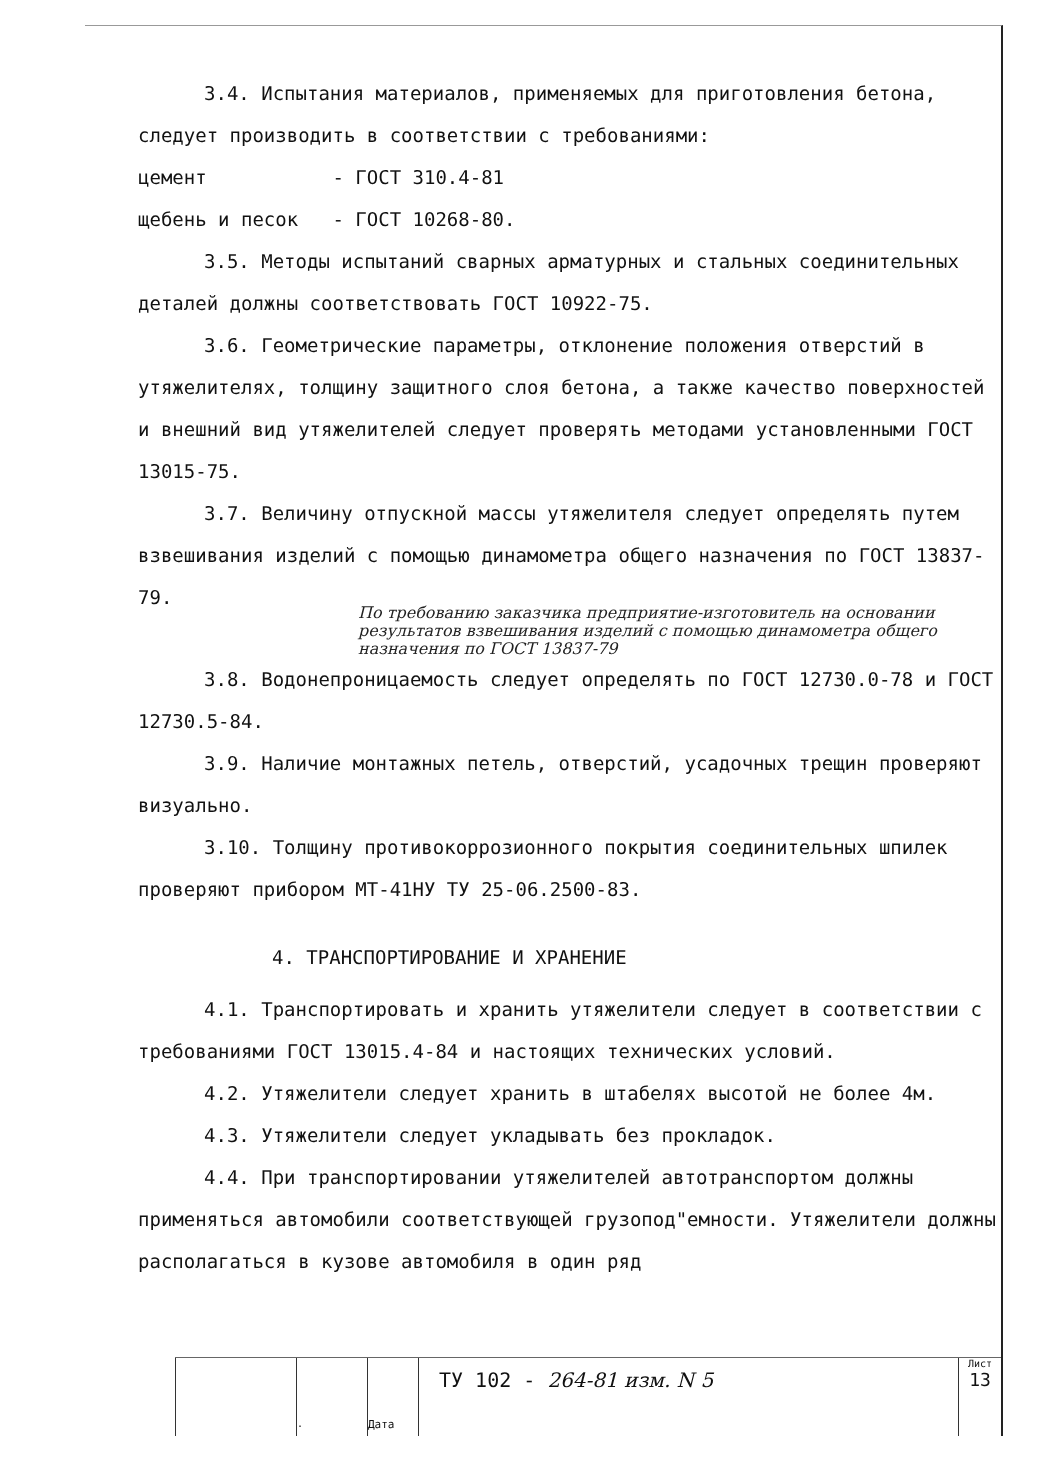3.4. Испытания материалов, применяемых для приготовления бетона, следует производить в соответствии с требованиями:
цемент - ГОСТ 310.4-81
щебень и песок - ГОСТ 10268-80.
3.5. Методы испытаний сварных арматурных и стальных соединительных деталей должны соответствовать ГОСТ 10922-75.
3.6. Геометрические параметры, отклонение положения отверстий в утяжелителях, толщину защитного слоя бетона, а также качество поверхностей и внешний вид утяжелителей следует проверять методами установленными ГОСТ 13015-75.
3.7. Величину отпускной массы утяжелителя следует определять путем взвешивания изделий с помощью динамометра общего назначения по ГОСТ 13837-79.
По требованию заказчика предприятие-изготовитель на основании результатов взвешивания изделий с помощью динамометра общего назначения по ГОСТ 13837-79
3.8. Водонепроницаемость следует определять по ГОСТ 12730.0-78 и ГОСТ 12730.5-84.
3.9. Наличие монтажных петель, отверстий, усадочных трещин проверяют визуально.
3.10. Толщину противокоррозионного покрытия соединительных шпилек проверяют прибором МТ-41НУ ТУ 25-06.2500-83.
4. ТРАНСПОРТИРОВАНИЕ И ХРАНЕНИЕ
4.1. Транспортировать и хранить утяжелители следует в соответствии с требованиями ГОСТ 13015.4-84 и настоящих технических условий.
4.2. Утяжелители следует хранить в штабелях высотой не более 4м.
4.3. Утяжелители следует укладывать без прокладок.
4.4. При транспортировании утяжелителей автотранспортом должны применяться автомобили соответствующей грузопод"емности. Утяжелители должны располагаться в кузове автомобиля в один ряд
. Дата
ТУ 102 - 264-81 изм. N 5
Лист
13